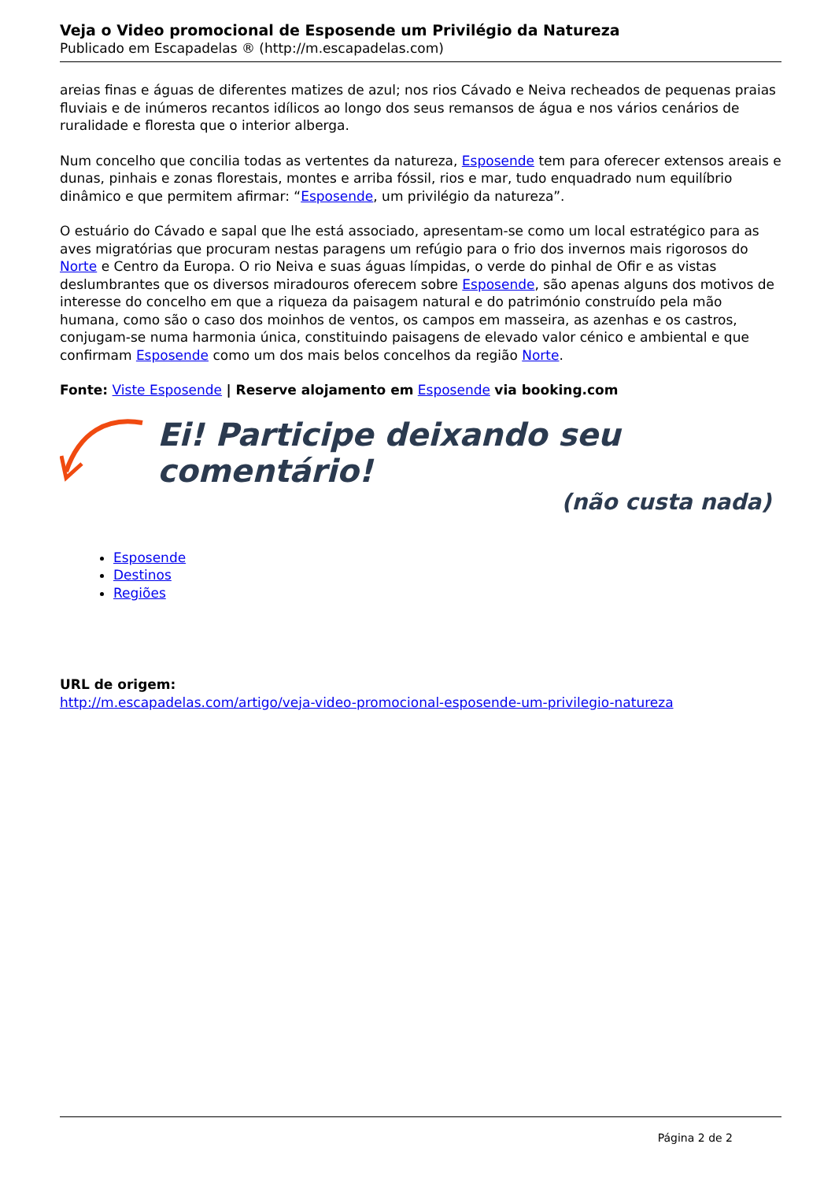Veja o Video promocional de Esposende um Privilégio da Natureza
Publicado em Escapadelas ® (http://m.escapadelas.com)
areias finas e águas de diferentes matizes de azul; nos rios Cávado e Neiva recheados de pequenas praias fluviais e de inúmeros recantos idílicos ao longo dos seus remansos de água e nos vários cenários de ruralidade e floresta que o interior alberga.
Num concelho que concilia todas as vertentes da natureza, Esposende tem para oferecer extensos areais e dunas, pinhais e zonas florestais, montes e arriba fóssil, rios e mar, tudo enquadrado num equilíbrio dinâmico e que permitem afirmar: “Esposende, um privilégio da natureza”.
O estuário do Cávado e sapal que lhe está associado, apresentam-se como um local estratégico para as aves migratórias que procuram nestas paragens um refúgio para o frio dos invernos mais rigorosos do Norte e Centro da Europa. O rio Neiva e suas águas límpidas, o verde do pinhal de Ofir e as vistas deslumbrantes que os diversos miradouros oferecem sobre Esposende, são apenas alguns dos motivos de interesse do concelho em que a riqueza da paisagem natural e do património construído pela mão humana, como são o caso dos moinhos de ventos, os campos em masseira, as azenhas e os castros, conjugam-se numa harmonia única, constituindo paisagens de elevado valor cénico e ambiental e que confirmam Esposende como um dos mais belos concelhos da região Norte.
Fonte: Viste Esposende | Reserve alojamento em Esposende via booking.com
Ei! Participe deixando seu comentário!
(não custa nada)
Esposende
Destinos
Regiões
URL de origem:
http://m.escapadelas.com/artigo/veja-video-promocional-esposende-um-privilegio-natureza
Página 2 de 2